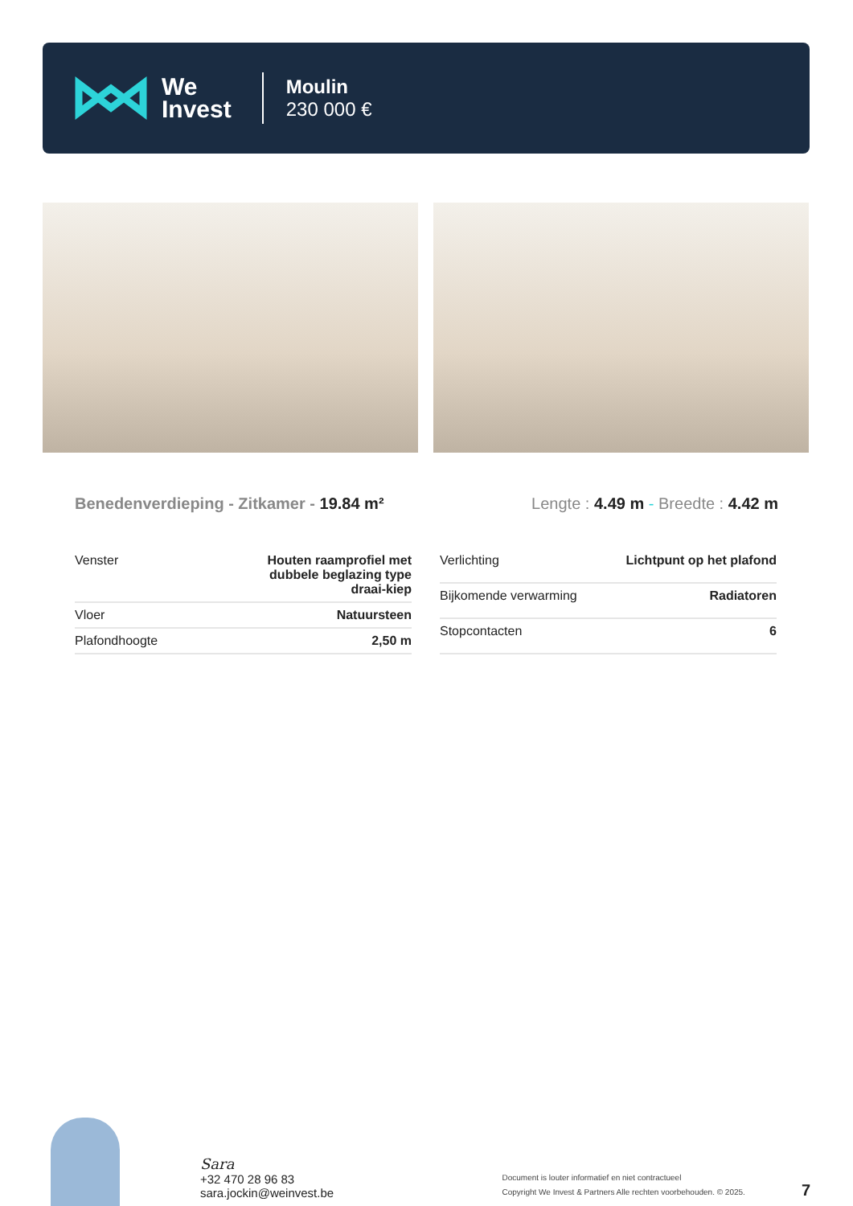We
Invest
Moulin
230 000 €
Benedenverdieping - Zitkamer - 19.84 m²
Lengte : 4.49 m - Breedte : 4.42 m
| Venster | Houten raamprofiel met dubbele beglazing type draai-kiep |
| Vloer | Natuursteen |
| Plafondhoogte | 2,50 m |
| Verlichting | Lichtpunt op het plafond |
| Bijkomende verwarming | Radiatoren |
| Stopcontacten | 6 |
Sara
+32 470 28 96 83
sara.jockin@weinvest.be
Document is louter informatief en niet contractueel
Copyright We Invest & Partners Alle rechten voorbehouden. © 2025.
7